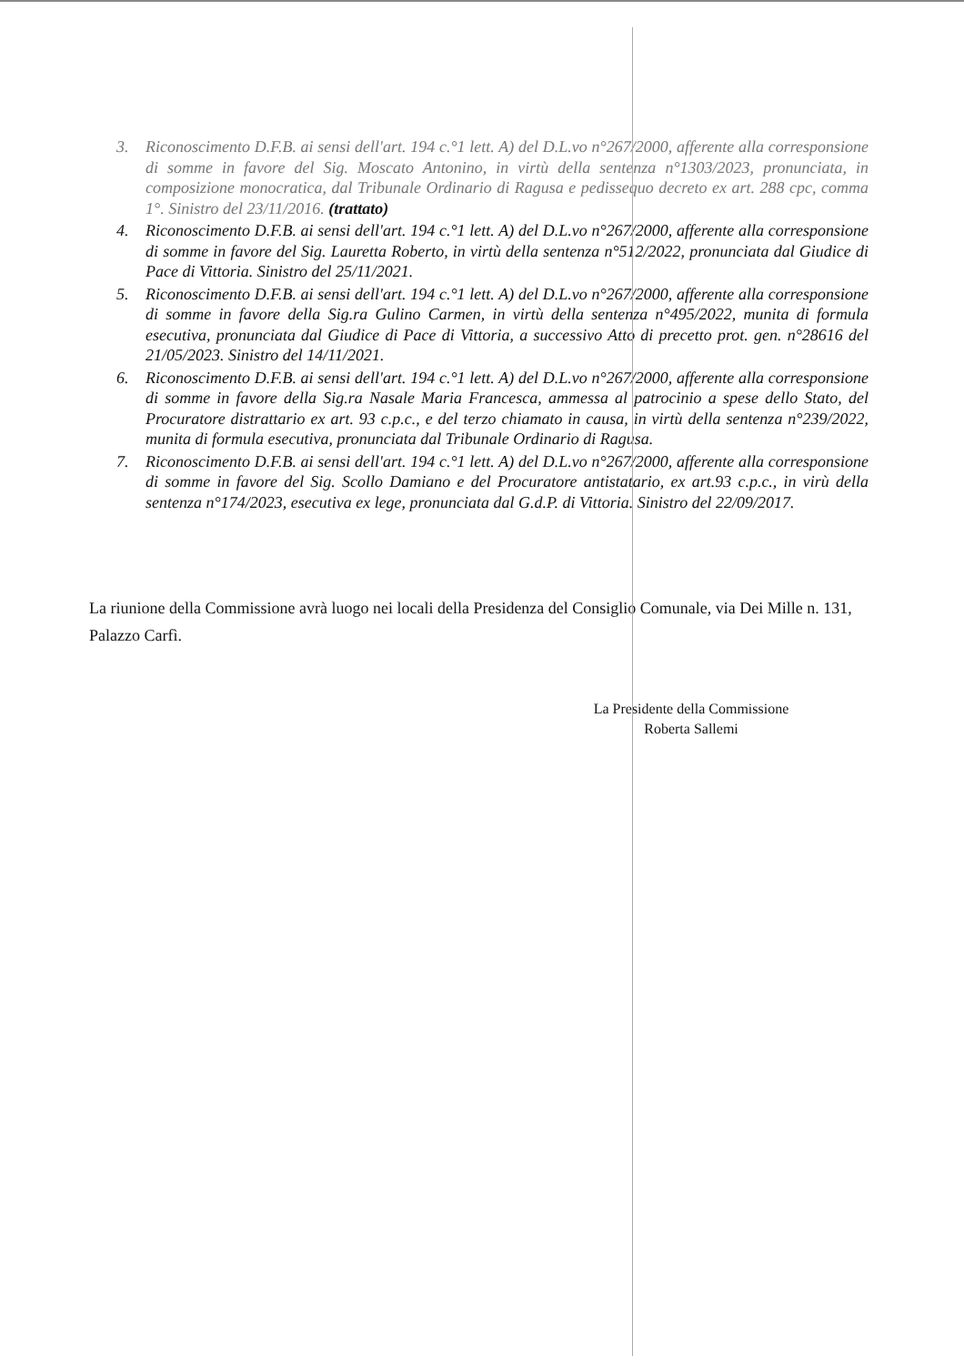3. Riconoscimento D.F.B. ai sensi dell'art. 194 c.°1 lett. A) del D.L.vo n°267/2000, afferente alla corresponsione di somme in favore del Sig. Moscato Antonino, in virtù della sentenza n°1303/2023, pronunciata, in composizione monocratica, dal Tribunale Ordinario di Ragusa e pedissequo decreto ex art. 288 cpc, comma 1°. Sinistro del 23/11/2016. (trattato)
4. Riconoscimento D.F.B. ai sensi dell'art. 194 c.°1 lett. A) del D.L.vo n°267/2000, afferente alla corresponsione di somme in favore del Sig. Lauretta Roberto, in virtù della sentenza n°512/2022, pronunciata dal Giudice di Pace di Vittoria. Sinistro del 25/11/2021.
5. Riconoscimento D.F.B. ai sensi dell'art. 194 c.°1 lett. A) del D.L.vo n°267/2000, afferente alla corresponsione di somme in favore della Sig.ra Gulino Carmen, in virtù della sentenza n°495/2022, munita di formula esecutiva, pronunciata dal Giudice di Pace di Vittoria, a successivo Atto di precetto prot. gen. n°28616 del 21/05/2023. Sinistro del 14/11/2021.
6. Riconoscimento D.F.B. ai sensi dell'art. 194 c.°1 lett. A) del D.L.vo n°267/2000, afferente alla corresponsione di somme in favore della Sig.ra Nasale Maria Francesca, ammessa al patrocinio a spese dello Stato, del Procuratore distrattario ex art. 93 c.p.c., e del terzo chiamato in causa, in virtù della sentenza n°239/2022, munita di formula esecutiva, pronunciata dal Tribunale Ordinario di Ragusa.
7. Riconoscimento D.F.B. ai sensi dell'art. 194 c.°1 lett. A) del D.L.vo n°267/2000, afferente alla corresponsione di somme in favore del Sig. Scollo Damiano e del Procuratore antistatario, ex art.93 c.p.c., in virù della sentenza n°174/2023, esecutiva ex lege, pronunciata dal G.d.P. di Vittoria. Sinistro del 22/09/2017.
La riunione della Commissione avrà luogo nei locali della Presidenza del Consiglio Comunale, via Dei Mille n. 131, Palazzo Carfì.
La Presidente della Commissione
Roberta Sallemi